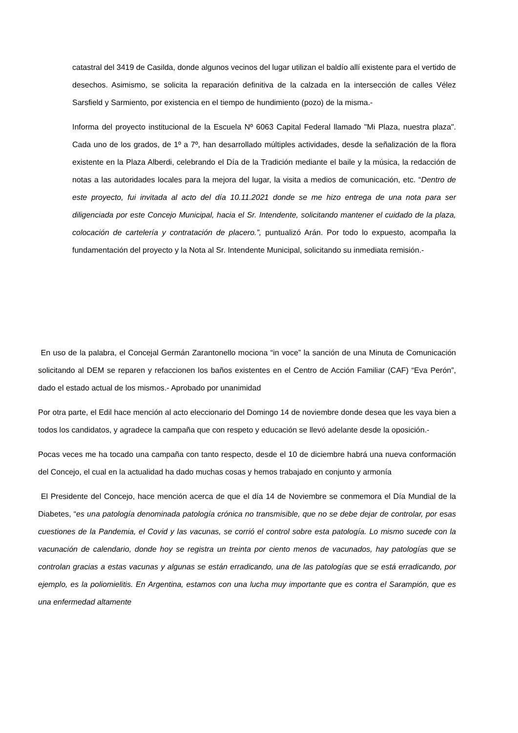catastral del 3419 de Casilda, donde algunos vecinos del lugar utilizan el baldío allí existente para el vertido de desechos. Asimismo, se solicita la reparación definitiva de la calzada en la intersección de calles Vélez Sarsfield y Sarmiento, por existencia en el tiempo de hundimiento (pozo) de la misma.-
Informa del proyecto institucional de la Escuela Nº 6063 Capital Federal llamado "Mi Plaza, nuestra plaza". Cada uno de los grados, de 1º a 7º, han desarrollado múltiples actividades, desde la señalización de la flora existente en la Plaza Alberdi, celebrando el Día de la Tradición mediante el baile y la música, la redacción de notas a las autoridades locales para la mejora del lugar, la visita a medios de comunicación, etc. “Dentro de este proyecto, fui invitada al acto del día 10.11.2021 donde se me hizo entrega de una nota para ser diligenciada por este Concejo Municipal, hacia el Sr. Intendente, solicitando mantener el cuidado de la plaza, colocación de cartelería y contratación de placero.”, puntualizó Arán. Por todo lo expuesto, acompaña la fundamentación del proyecto y la Nota al Sr. Intendente Municipal, solicitando su inmediata remisión.-
En uso de la palabra, el Concejal Germán Zarantonello mociona “in voce” la sanción de una Minuta de Comunicación solicitando al DEM se reparen y refaccionen los baños existentes en el Centro de Acción Familiar (CAF) “Eva Perón”, dado el estado actual de los mismos.- Aprobado por unanimidad
Por otra parte, el Edil hace mención al acto eleccionario del Domingo 14 de noviembre donde desea que les vaya bien a todos los candidatos, y agradece la campaña que con respeto y educación se llevó adelante desde la oposición.-
Pocas veces me ha tocado una campaña con tanto respecto, desde el 10 de diciembre habrá una nueva conformación del Concejo, el cual en la actualidad ha dado muchas cosas y hemos trabajado en conjunto y armonía
El Presidente del Concejo, hace mención acerca de que el día 14 de Noviembre se conmemora el Día Mundial de la Diabetes, “es una patología denominada patología crónica no transmisible, que no se debe dejar de controlar, por esas cuestiones de la Pandemia, el Covid y las vacunas, se corrió el control sobre esta patología. Lo mismo sucede con la vacunación de calendario, donde hoy se registra un treinta por ciento menos de vacunados, hay patologías que se controlan gracias a estas vacunas y algunas se están erradicando, una de las patologías que se está erradicando, por ejemplo, es la poliomielitis. En Argentina, estamos con una lucha muy importante que es contra el Sarampión, que es una enfermedad altamente